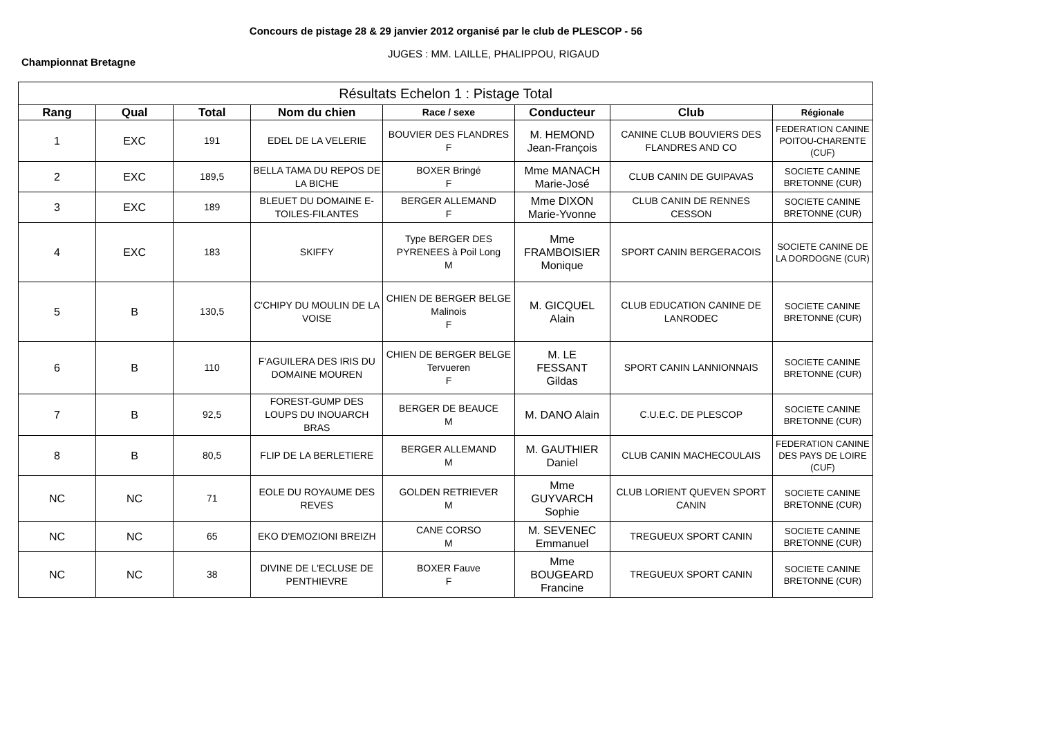Concours de pistage 28 & 29 janvier 2012 organisé par le club de PLESCOP - 56
Championnat Bretagne
JUGES : MM. LAILLE, PHALIPPOU, RIGAUD
| Résultats Echelon 1 : Pistage Total | | | | | | | |
| --- | --- | --- | --- | --- | --- | --- | --- |
| Rang | Qual | Total | Nom du chien | Race / sexe | Conducteur | Club | Régionale |
| 1 | EXC | 191 | EDEL DE LA VELERIE | BOUVIER DES FLANDRES F | M. HEMOND Jean-François | CANINE CLUB BOUVIERS DES FLANDRES AND CO | FEDERATION CANINE POITOU-CHARENTE (CUF) |
| 2 | EXC | 189,5 | BELLA TAMA DU REPOS DE LA BICHE | BOXER Bringé F | Mme MANACH Marie-José | CLUB CANIN DE GUIPAVAS | SOCIETE CANINE BRETONNE (CUR) |
| 3 | EXC | 189 | BLEUET DU DOMAINE E-TOILES-FILANTES | BERGER ALLEMAND F | Mme DIXON Marie-Yvonne | CLUB CANIN DE RENNES CESSON | SOCIETE CANINE BRETONNE (CUR) |
| 4 | EXC | 183 | SKIFFY | Type BERGER DES PYRENEES à Poil Long M | Mme FRAMBOISIER Monique | SPORT CANIN BERGERACOIS | SOCIETE CANINE DE LA DORDOGNE (CUR) |
| 5 | B | 130,5 | C'CHIPY DU MOULIN DE LA VOISE | CHIEN DE BERGER BELGE Malinois F | M. GICQUEL Alain | CLUB EDUCATION CANINE DE LANRODEC | SOCIETE CANINE BRETONNE (CUR) |
| 6 | B | 110 | F'AGUILERA DES IRIS DU DOMAINE MOUREN | CHIEN DE BERGER BELGE Tervueren F | M. LE FESSANT Gildas | SPORT CANIN LANNIONNAIS | SOCIETE CANINE BRETONNE (CUR) |
| 7 | B | 92,5 | FOREST-GUMP DES LOUPS DU INOUARCH BRAS | BERGER DE BEAUCE M | M. DANO Alain | C.U.E.C. DE PLESCOP | SOCIETE CANINE BRETONNE (CUR) |
| 8 | B | 80,5 | FLIP DE LA BERLETIERE | BERGER ALLEMAND M | M. GAUTHIER Daniel | CLUB CANIN MACHECOULAIS | FEDERATION CANINE DES PAYS DE LOIRE (CUF) |
| NC | NC | 71 | EOLE DU ROYAUME DES REVES | GOLDEN RETRIEVER M | Mme GUYVARCH Sophie | CLUB LORIENT QUEVEN SPORT CANIN | SOCIETE CANINE BRETONNE (CUR) |
| NC | NC | 65 | EKO D'EMOZIONI BREIZH | CANE CORSO M | M. SEVENEC Emmanuel | TREGUEUX SPORT CANIN | SOCIETE CANINE BRETONNE (CUR) |
| NC | NC | 38 | DIVINE DE L'ECLUSE DE PENTHIEVRE | BOXER Fauve F | Mme BOUGEARD Francine | TREGUEUX SPORT CANIN | SOCIETE CANINE BRETONNE (CUR) |